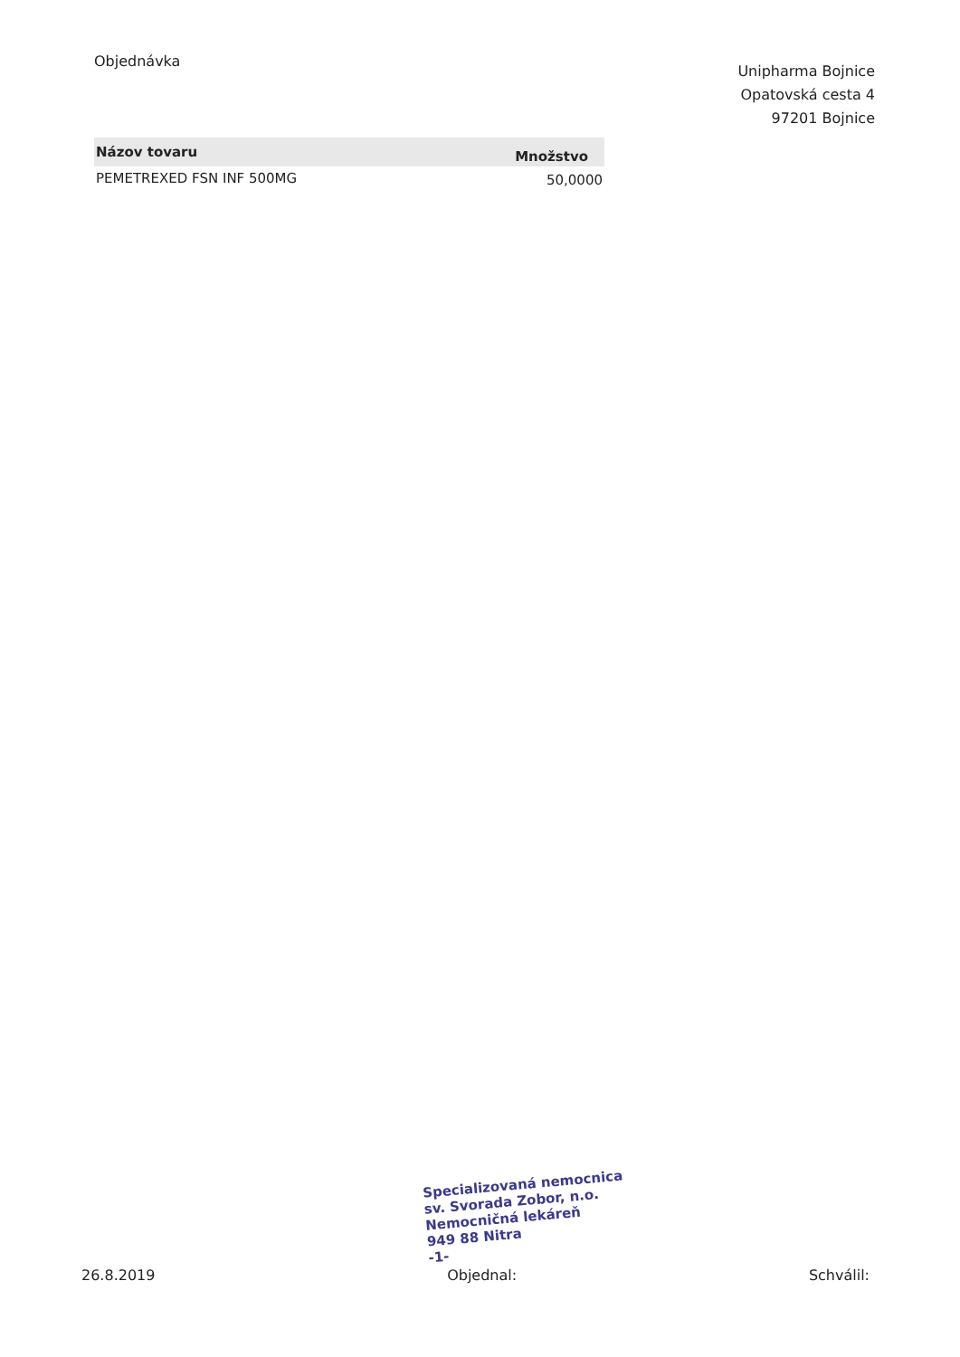Objednávka
Unipharma Bojnice
Opatovská cesta 4
97201 Bojnice
| Názov tovaru | Množstvo |
| --- | --- |
| PEMETREXED FSN INF 500MG | 50,0000 |
Specializovaná nemocnica
sv. Svorada Zobor, n.o.
Nemocničná lekáreň
949 88 Nitra
-1-
26.8.2019 Objednal: Schválil: